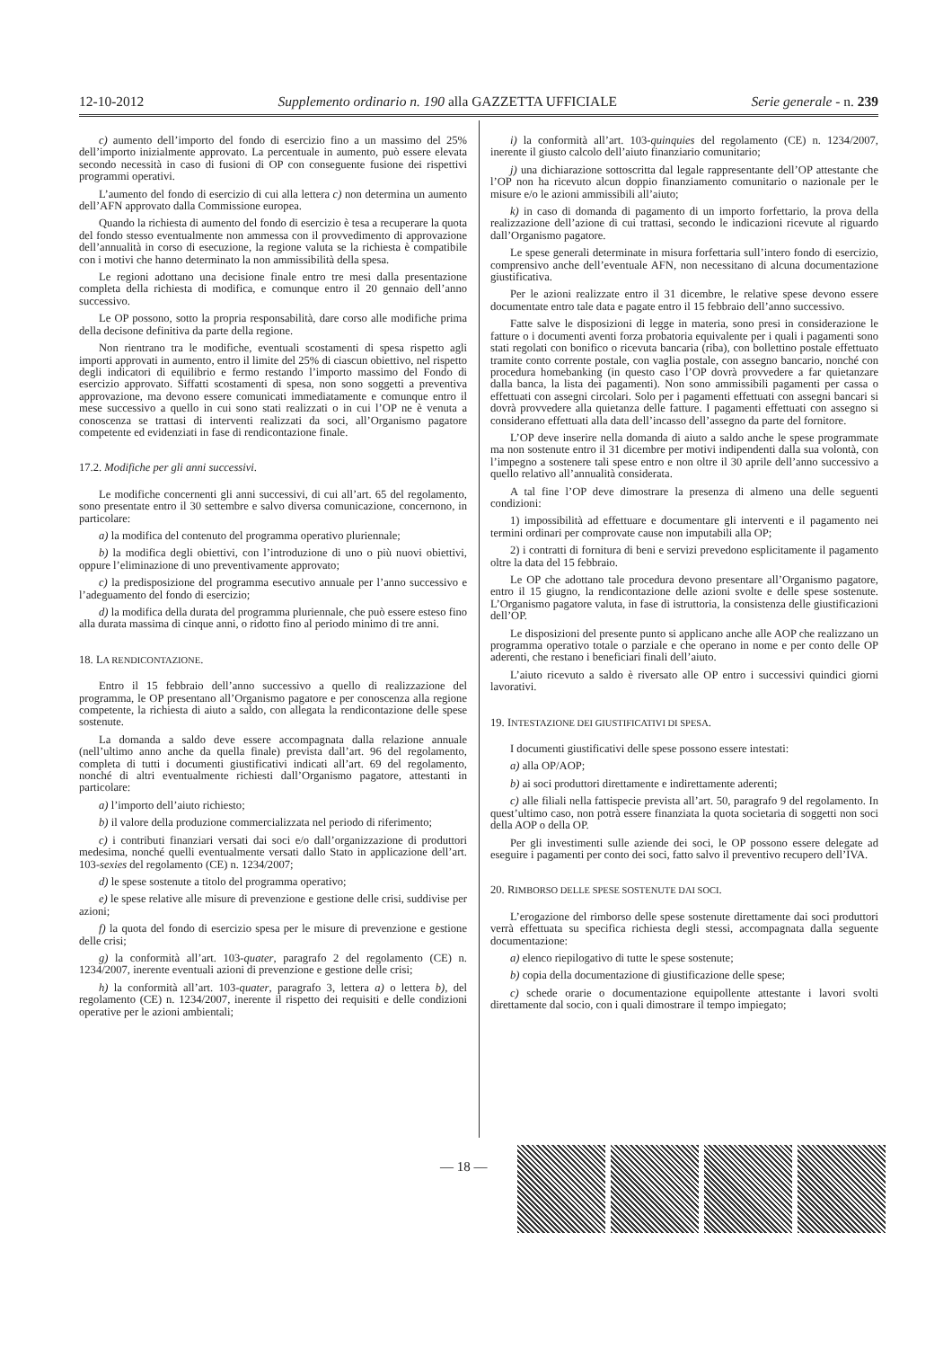12-10-2012 Supplemento ordinario n. 190 alla GAZZETTA UFFICIALE Serie generale - n. 239
c) aumento dell’importo del fondo di esercizio fino a un massimo del 25% dell’importo inizialmente approvato. La percentuale in aumento, può essere elevata secondo necessità in caso di fusioni di OP con conseguente fusione dei rispettivi programmi operativi.
L’aumento del fondo di esercizio di cui alla lettera c) non determina un aumento dell’AFN approvato dalla Commissione europea.
Quando la richiesta di aumento del fondo di esercizio è tesa a recuperare la quota del fondo stesso eventualmente non ammessa con il provvedimento di approvazione dell’annualità in corso di esecuzione, la regione valuta se la richiesta è compatibile con i motivi che hanno determinato la non ammissibilità della spesa.
Le regioni adottano una decisione finale entro tre mesi dalla presentazione completa della richiesta di modifica, e comunque entro il 20 gennaio dell’anno successivo.
Le OP possono, sotto la propria responsabilità, dare corso alle modifiche prima della decisone definitiva da parte della regione.
Non rientrano tra le modifiche, eventuali scostamenti di spesa rispetto agli importi approvati in aumento, entro il limite del 25% di ciascun obiettivo, nel rispetto degli indicatori di equilibrio e fermo restando l’importo massimo del Fondo di esercizio approvato. Siffatti scostamenti di spesa, non sono soggetti a preventiva approvazione, ma devono essere comunicati immediatamente e comunque entro il mese successivo a quello in cui sono stati realizzati o in cui l’OP ne è venuta a conoscenza se trattasi di interventi realizzati da soci, all’Organismo pagatore competente ed evidenziati in fase di rendicontazione finale.
17.2. Modifiche per gli anni successivi.
Le modifiche concernenti gli anni successivi, di cui all’art. 65 del regolamento, sono presentate entro il 30 settembre e salvo diversa comunicazione, concernono, in particolare:
a) la modifica del contenuto del programma operativo pluriennale;
b) la modifica degli obiettivi, con l’introduzione di uno o più nuovi obiettivi, oppure l’eliminazione di uno preventivamente approvato;
c) la predisposizione del programma esecutivo annuale per l’anno successivo e l’adeguamento del fondo di esercizio;
d) la modifica della durata del programma pluriennale, che può essere esteso fino alla durata massima di cinque anni, o ridotto fino al periodo minimo di tre anni.
18. LA RENDICONTAZIONE.
Entro il 15 febbraio dell’anno successivo a quello di realizzazione del programma, le OP presentano all’Organismo pagatore e per conoscenza alla regione competente, la richiesta di aiuto a saldo, con allegata la rendicontazione delle spese sostenute.
La domanda a saldo deve essere accompagnata dalla relazione annuale (nell’ultimo anno anche da quella finale) prevista dall’art. 96 del regolamento, completa di tutti i documenti giustificativi indicati all’art. 69 del regolamento, nonché di altri eventualmente richiesti dall’Organismo pagatore, attestanti in particolare:
a) l’importo dell’aiuto richiesto;
b) il valore della produzione commercializzata nel periodo di riferimento;
c) i contributi finanziari versati dai soci e/o dall’organizzazione di produttori medesima, nonché quelli eventualmente versati dallo Stato in applicazione dell’art. 103-sexies del regolamento (CE) n. 1234/2007;
d) le spese sostenute a titolo del programma operativo;
e) le spese relative alle misure di prevenzione e gestione delle crisi, suddivise per azioni;
f) la quota del fondo di esercizio spesa per le misure di prevenzione e gestione delle crisi;
g) la conformità all’art. 103-quater, paragrafo 2 del regolamento (CE) n. 1234/2007, inerente eventuali azioni di prevenzione e gestione delle crisi;
h) la conformità all’art. 103-quater, paragrafo 3, lettera a) o lettera b), del regolamento (CE) n. 1234/2007, inerente il rispetto dei requisiti e delle condizioni operative per le azioni ambientali;
i) la conformità all’art. 103-quinquies del regolamento (CE) n. 1234/2007, inerente il giusto calcolo dell’aiuto finanziario comunitario;
j) una dichiarazione sottoscritta dal legale rappresentante dell’OP attestante che l’OP non ha ricevuto alcun doppio finanziamento comunitario o nazionale per le misure e/o le azioni ammissibili all’aiuto;
k) in caso di domanda di pagamento di un importo forfettario, la prova della realizzazione dell’azione di cui trattasi, secondo le indicazioni ricevute al riguardo dall’Organismo pagatore.
Le spese generali determinate in misura forfettaria sull’intero fondo di esercizio, comprensivo anche dell’eventuale AFN, non necessitano di alcuna documentazione giustificativa.
Per le azioni realizzate entro il 31 dicembre, le relative spese devono essere documentate entro tale data e pagate entro il 15 febbraio dell’anno successivo.
Fatte salve le disposizioni di legge in materia, sono presi in considerazione le fatture o i documenti aventi forza probatoria equivalente per i quali i pagamenti sono stati regolati con bonifico o ricevuta bancaria (riba), con bollettino postale effettuato tramite conto corrente postale, con vaglia postale, con assegno bancario, nonché con procedura homebanking (in questo caso l’OP dovrà provvedere a far quietanzare dalla banca, la lista dei pagamenti). Non sono ammissibili pagamenti per cassa o effettuati con assegni circolari. Solo per i pagamenti effettuati con assegni bancari si dovrà provvedere alla quietanza delle fatture. I pagamenti effettuati con assegno si considerano effettuati alla data dell’incasso dell’assegno da parte del fornitore.
L’OP deve inserire nella domanda di aiuto a saldo anche le spese programmate ma non sostenute entro il 31 dicembre per motivi indipendenti dalla sua volontà, con l’impegno a sostenere tali spese entro e non oltre il 30 aprile dell’anno successivo a quello relativo all’annualità considerata.
A tal fine l’OP deve dimostrare la presenza di almeno una delle seguenti condizioni:
1) impossibilità ad effettuare e documentare gli interventi e il pagamento nei termini ordinari per comprovate cause non imputabili alla OP;
2) i contratti di fornitura di beni e servizi prevedono esplicitamente il pagamento oltre la data del 15 febbraio.
Le OP che adottano tale procedura devono presentare all’Organismo pagatore, entro il 15 giugno, la rendicontazione delle azioni svolte e delle spese sostenute. L’Organismo pagatore valuta, in fase di istruttoria, la consistenza delle giustificazioni dell’OP.
Le disposizioni del presente punto si applicano anche alle AOP che realizzano un programma operativo totale o parziale e che operano in nome e per conto delle OP aderenti, che restano i beneficiari finali dell’aiuto.
L’aiuto ricevuto a saldo è riversato alle OP entro i successivi quindici giorni lavorativi.
19. INTESTAZIONE DEI GIUSTIFICATIVI DI SPESA.
I documenti giustificativi delle spese possono essere intestati:
a) alla OP/AOP;
b) ai soci produttori direttamente e indirettamente aderenti;
c) alle filiali nella fattispecie prevista all’art. 50, paragrafo 9 del regolamento. In quest’ultimo caso, non potrà essere finanziata la quota societaria di soggetti non soci della AOP o della OP.
Per gli investimenti sulle aziende dei soci, le OP possono essere delegate ad eseguire i pagamenti per conto dei soci, fatto salvo il preventivo recupero dell’IVA.
20. RIMBORSO DELLE SPESE SOSTENUTE DAI SOCI.
L’erogazione del rimborso delle spese sostenute direttamente dai soci produttori verrà effettuata su specifica richiesta degli stessi, accompagnata dalla seguente documentazione:
a) elenco riepilogativo di tutte le spese sostenute;
b) copia della documentazione di giustificazione delle spese;
c) schede orarie o documentazione equipollente attestante i lavori svolti direttamente dal socio, con i quali dimostrare il tempo impiegato;
— 18 —